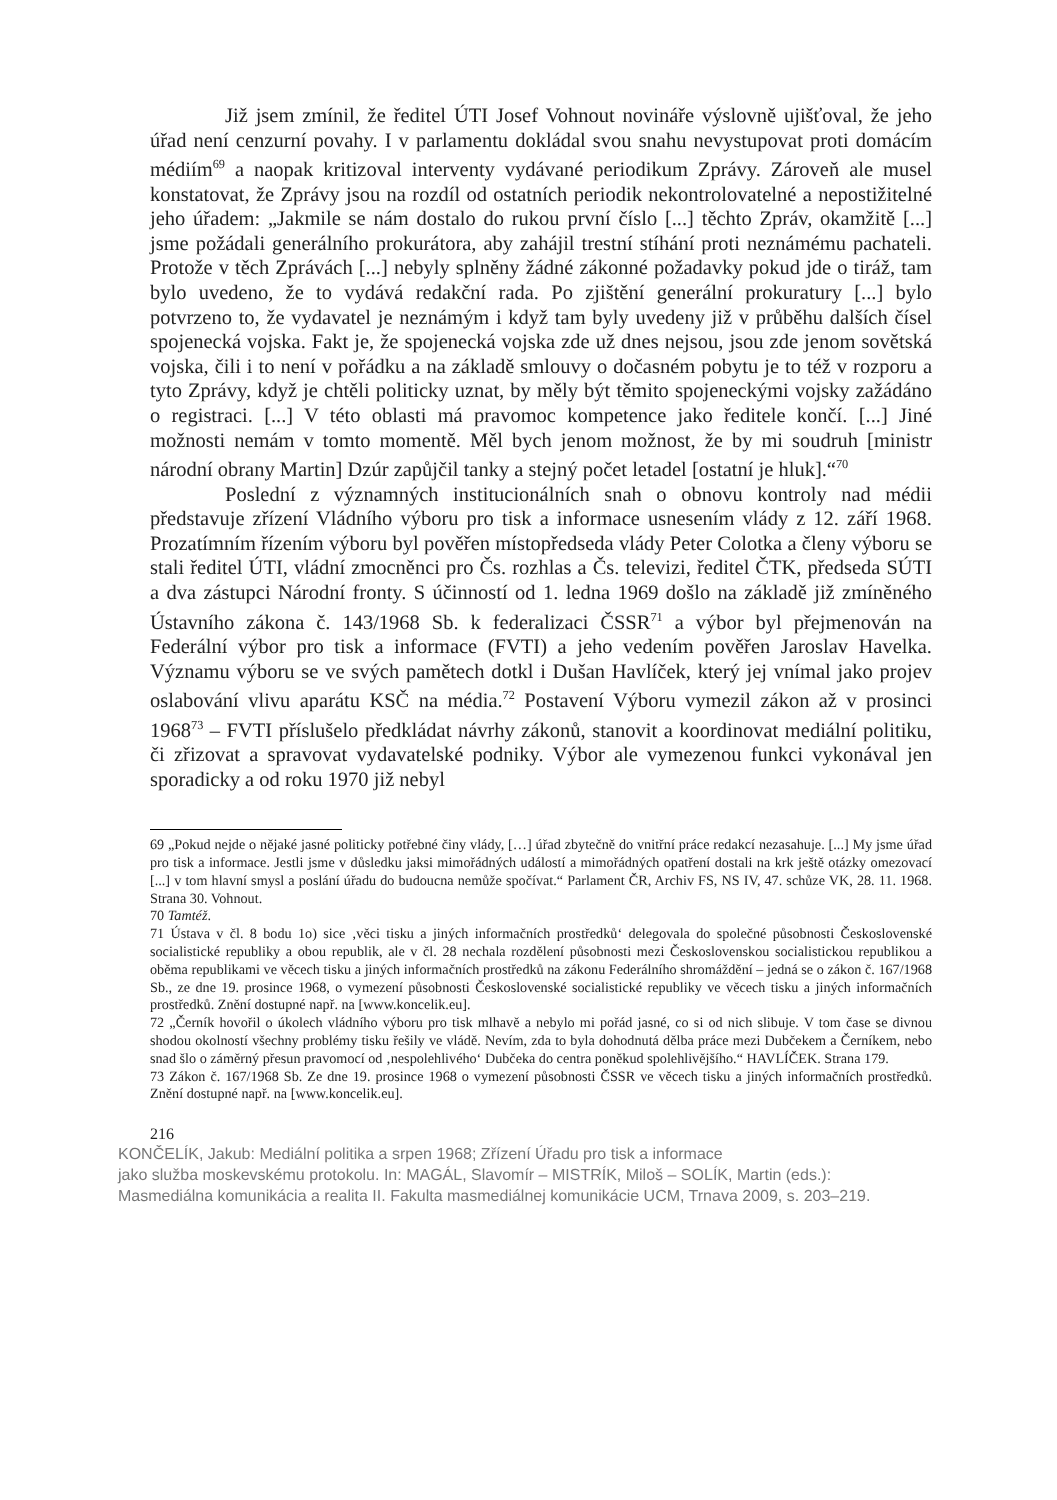Již jsem zmínil, že ředitel ÚTI Josef Vohnout novináře výslovně ujišťoval, že jeho úřad není cenzurní povahy. I v parlamentu dokládal svou snahu nevystupovat proti domácím médiím<sup>69</sup> a naopak kritizoval interventy vydávané periodikum Zprávy. Zároveň ale musel konstatovat, že Zprávy jsou na rozdíl od ostatních periodik nekontrolovatelné a nepostižitelné jeho úřadem: „Jakmile se nám dostalo do rukou první číslo [...] těchto Zpráv, okamžitě [...] jsme požádali generálního prokurátora, aby zahájil trestní stíhání proti neznámému pachateli. Protože v těch Zprávách [...] nebyly splněny žádné zákonné požadavky pokud jde o tiráž, tam bylo uvedeno, že to vydává redakční rada. Po zjištění generální prokuratury [...] bylo potvrzeno to, že vydavatel je neznámým i když tam byly uvedeny již v průběhu dalších čísel spojenecká vojska. Fakt je, že spojenecká vojska zde už dnes nejsou, jsou zde jenom sovětská vojska, čili i to není v pořádku a na základě smlouvy o dočasném pobytu je to též v rozporu a tyto Zprávy, když je chtěli politicky uznat, by měly být těmito spojeneckými vojsky zažádáno o registraci. [...] V této oblasti má pravomoc kompetence jako ředitele končí. [...] Jiné možnosti nemám v tomto momentě. Měl bych jenom možnost, že by mi soudruh [ministr národní obrany Martin] Dzúr zapůjčil tanky a stejný počet letadel [ostatní je hluk].“<sup>70</sup>
Poslední z významných institucionálních snah o obnovu kontroly nad médii představuje zřízení Vládního výboru pro tisk a informace usnesením vlády z 12. září 1968. Prozatímním řízením výboru byl pověřen místopředseda vlády Peter Colotka a členy výboru se stali ředitel ÚTI, vládní zmocněnci pro Čs. rozhlas a Čs. televizi, ředitel ČTK, předseda SÚTI a dva zástupci Národní fronty. S účinností od 1. ledna 1969 došlo na základě již zmíněného Ústavního zákona č. 143/1968 Sb. k federalizaci ČSSR<sup>71</sup> a výbor byl přejmenován na Federální výbor pro tisk a informace (FVTI) a jeho vedením pověřen Jaroslav Havelka. Významu výboru se ve svých pamětech dotkl i Dušan Havlíček, který jej vnímal jako projev oslabování vlivu aparátu KSČ na média.<sup>72</sup> Postavení Výboru vymezil zákon až v prosinci 1968<sup>73</sup> – FVTI příslušelo předkládat návrhy zákonů, stanovit a koordinovat mediální politiku, či zřizovat a spravovat vydavatelské podniky. Výbor ale vymezenou funkci vykonával jen sporadicky a od roku 1970 již nebyl
69 „Pokud nejde o nějaké jasné politicky potřebné činy vlády, […] úřad zbytečně do vnitřní práce redakcí nezasahuje. [...] My jsme úřad pro tisk a informace. Jestli jsme v důsledku jaksi mimořádných událostí a mimořádných opatření dostali na krk ještě otázky omezovací [...] v tom hlavní smysl a poslání úřadu do budoucna nemůže spočívat.“ Parlament ČR, Archiv FS, NS IV, 47. schůze VK, 28. 11. 1968. Strana 30. Vohnout.
70 Tamtéž.
71 Ústava v čl. 8 bodu 1o) sice ‚věci tisku a jiných informačních prostředků‘ delegovala do společné působnosti Československé socialistické republiky a obou republik, ale v čl. 28 nechala rozdělení působnosti mezi Československou socialistickou republikou a oběma republikami ve věcech tisku a jiných informačních prostředků na zákonu Federálního shromáždění – jedná se o zákon č. 167/1968 Sb., ze dne 19. prosince 1968, o vymezení působnosti Československé socialistické republiky ve věcech tisku a jiných informačních prostředků. Znění dostupné např. na [www.koncelik.eu].
72 „Černík hovořil o úkolech vládního výboru pro tisk mlhavě a nebylo mi pořád jasné, co si od nich slibuje. V tom čase se divnou shodou okolností všechny problémy tisku řešily ve vládě. Nevím, zda to byla dohodnutá dělba práce mezi Dubčekem a Černíkem, nebo snad šlo o záměrný přesun pravomocí od ‚nespolehlivého‘ Dubčeka do centra poněkud spolehlivějšího.“ HAVLÍČEK. Strana 179.
73 Zákon č. 167/1968 Sb. Ze dne 19. prosince 1968 o vymezení působnosti ČSSR ve věcech tisku a jiných informačních prostředků. Znění dostupné např. na [www.koncelik.eu].
216
KONČELÍK, Jakub: Mediální politika a srpen 1968; Zřízení Úřadu pro tisk a informace
jako služba moskevskému protokolu. In: MAGÁL, Slavomír – MISTRÍK, Miloš – SOLÍK, Martin (eds.):
Masmediálna komunikácia a realita II. Fakulta masmediálnej komunikácie UCM, Trnava 2009, s. 203–219.